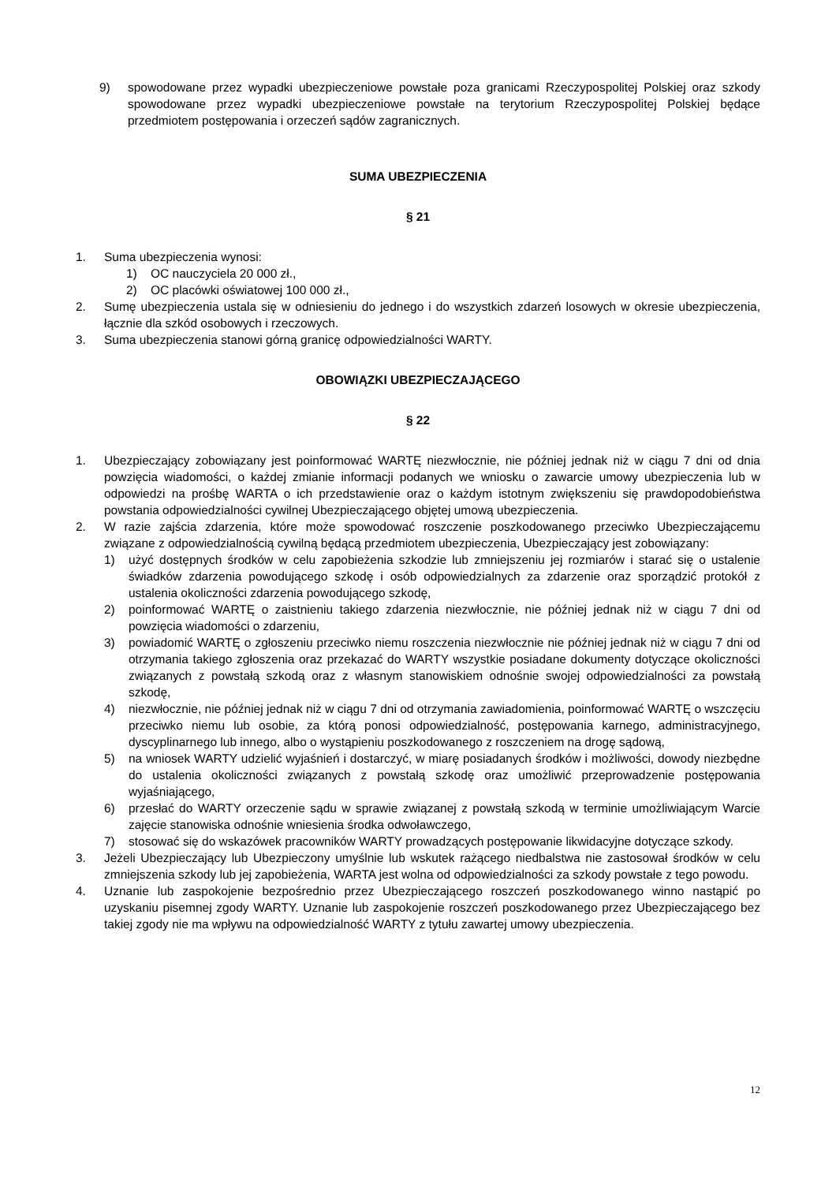9) spowodowane przez wypadki ubezpieczeniowe powstałe poza granicami Rzeczypospolitej Polskiej oraz szkody spowodowane przez wypadki ubezpieczeniowe powstałe na terytorium Rzeczypospolitej Polskiej będące przedmiotem postępowania i orzeczeń sądów zagranicznych.
SUMA UBEZPIECZENIA
§ 21
1. Suma ubezpieczenia wynosi:
1) OC nauczyciela 20 000 zł.,
2) OC placówki oświatowej 100 000 zł.,
2. Sumę ubezpieczenia ustala się w odniesieniu do jednego i do wszystkich zdarzeń losowych w okresie ubezpieczenia, łącznie dla szkód osobowych i rzeczowych.
3. Suma ubezpieczenia stanowi górną granicę odpowiedzialności WARTY.
OBOWIĄZKI UBEZPIECZAJĄCEGO
§ 22
1. Ubezpieczający zobowiązany jest poinformować WARTĘ niezwłocznie, nie później jednak niż w ciągu 7 dni od dnia powzięcia wiadomości, o każdej zmianie informacji podanych we wniosku o zawarcie umowy ubezpieczenia lub w odpowiedzi na prośbę WARTA o ich przedstawienie oraz o każdym istotnym zwiększeniu się prawdopodobieństwa powstania odpowiedzialności cywilnej Ubezpieczającego objętej umową ubezpieczenia.
2. W razie zajścia zdarzenia, które może spowodować roszczenie poszkodowanego przeciwko Ubezpieczającemu związane z odpowiedzialnością cywilną będącą przedmiotem ubezpieczenia, Ubezpieczający jest zobowiązany:
1) użyć dostępnych środków w celu zapobieżenia szkodzie lub zmniejszeniu jej rozmiarów i starać się o ustalenie świadków zdarzenia powodującego szkodę i osób odpowiedzialnych za zdarzenie oraz sporządzić protokół z ustalenia okoliczności zdarzenia powodującego szkodę,
2) poinformować WARTĘ o zaistnieniu takiego zdarzenia niezwłocznie, nie później jednak niż w ciągu 7 dni od powzięcia wiadomości o zdarzeniu,
3) powiadomić WARTĘ o zgłoszeniu przeciwko niemu roszczenia niezwłocznie nie później jednak niż w ciągu 7 dni od otrzymania takiego zgłoszenia oraz przekazać do WARTY wszystkie posiadane dokumenty dotyczące okoliczności związanych z powstałą szkodą oraz z własnym stanowiskiem odnośnie swojej odpowiedzialności za powstałą szkodę,
4) niezwłocznie, nie później jednak niż w ciągu 7 dni od otrzymania zawiadomienia, poinformować WARTĘ o wszczęciu przeciwko niemu lub osobie, za którą ponosi odpowiedzialność, postępowania karnego, administracyjnego, dyscyplinarnego lub innego, albo o wystąpieniu poszkodowanego z roszczeniem na drogę sądową,
5) na wniosek WARTY udzielić wyjaśnień i dostarczyć, w miarę posiadanych środków i możliwości, dowody niezbędne do ustalenia okoliczności związanych z powstałą szkodę oraz umożliwić przeprowadzenie postępowania wyjaśniającego,
6) przesłać do WARTY orzeczenie sądu w sprawie związanej z powstałą szkodą w terminie umożliwiającym Warcie zajęcie stanowiska odnośnie wniesienia środka odwoławczego,
7) stosować się do wskazówek pracowników WARTY prowadzących postępowanie likwidacyjne dotyczące szkody.
3. Jeżeli Ubezpieczający lub Ubezpieczony umyślnie lub wskutek rażącego niedbalstwa nie zastosował środków w celu zmniejszenia szkody lub jej zapobieżenia, WARTA jest wolna od odpowiedzialności za szkody powstałe z tego powodu.
4. Uznanie lub zaspokojenie bezpośrednio przez Ubezpieczającego roszczeń poszkodowanego winno nastąpić po uzyskaniu pisemnej zgody WARTY. Uznanie lub zaspokojenie roszczeń poszkodowanego przez Ubezpieczającego bez takiej zgody nie ma wpływu na odpowiedzialność WARTY z tytułu zawartej umowy ubezpieczenia.
12